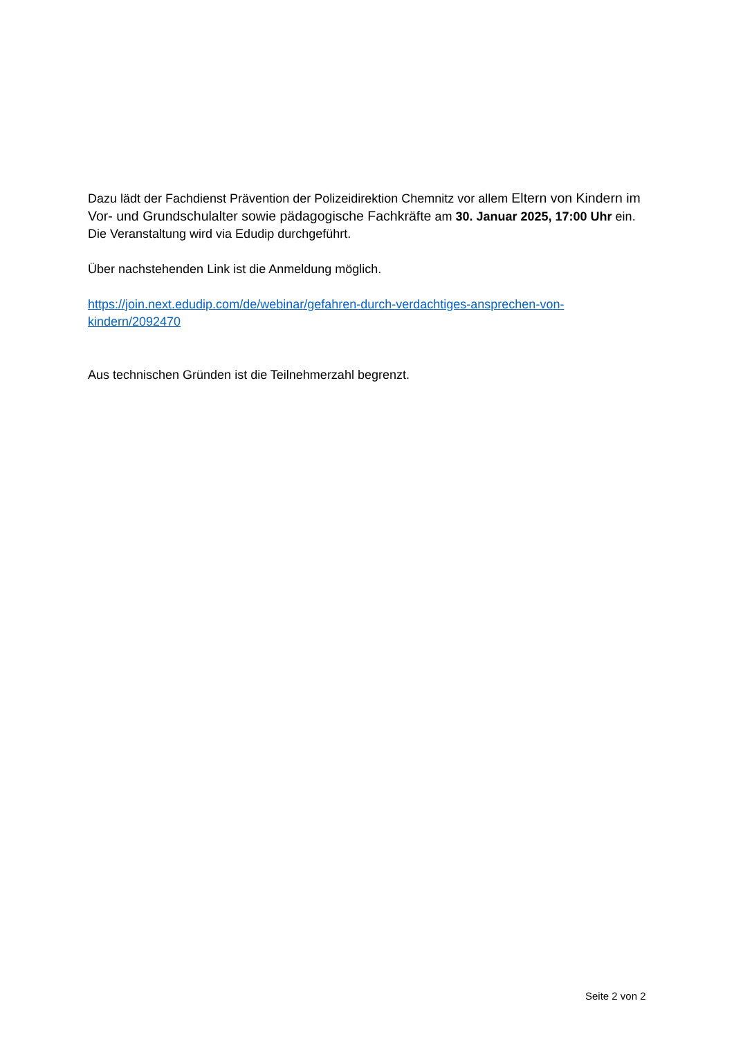Dazu lädt der Fachdienst Prävention der Polizeidirektion Chemnitz vor allem Eltern von Kindern im Vor- und Grundschulalter sowie pädagogische Fachkräfte am 30. Januar 2025, 17:00 Uhr ein. Die Veranstaltung wird via Edudip durchgeführt.
Über nachstehenden Link ist die Anmeldung möglich.
https://join.next.edudip.com/de/webinar/gefahren-durch-verdachtiges-ansprechen-von-kindern/2092470
Aus technischen Gründen ist die Teilnehmerzahl begrenzt.
Seite 2 von 2